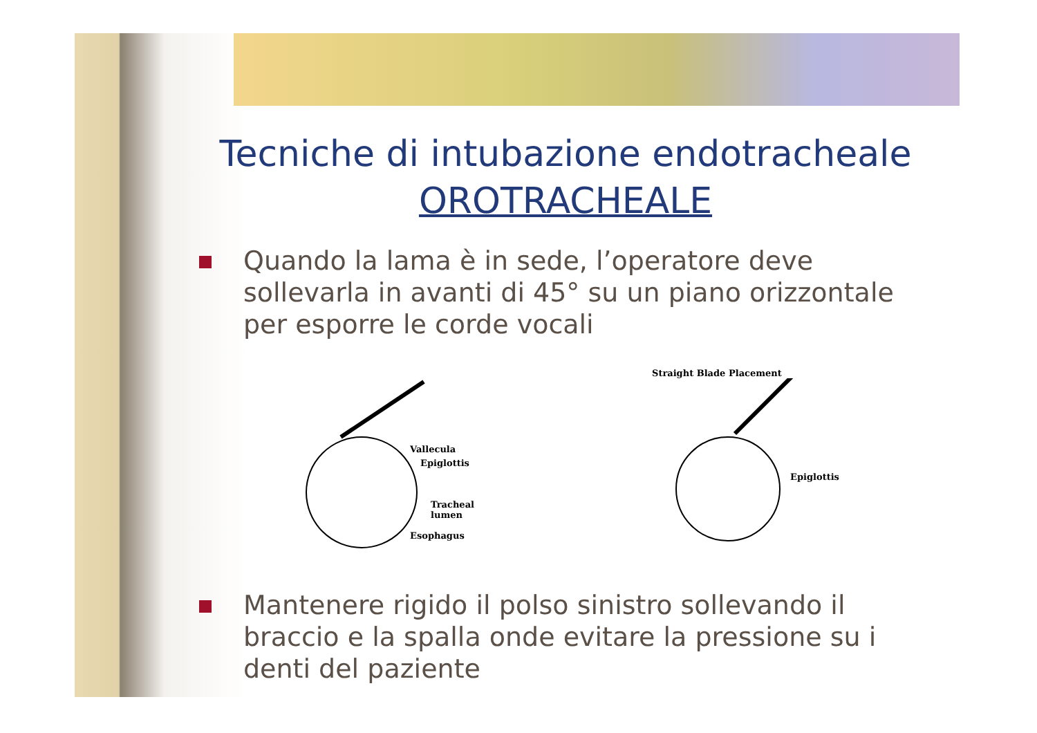Tecniche di intubazione endotracheale
OROTRACHEALE
Quando la lama è in sede, l’operatore deve sollevarla in avanti di 45° su un piano orizzontale per esporre le corde vocali
Vallecula
Epiglottis
Tracheal
lumen
Esophagus
Straight Blade Placement
Epiglottis
Mantenere rigido il polso sinistro sollevando il braccio e la spalla onde evitare la pressione su i denti del paziente